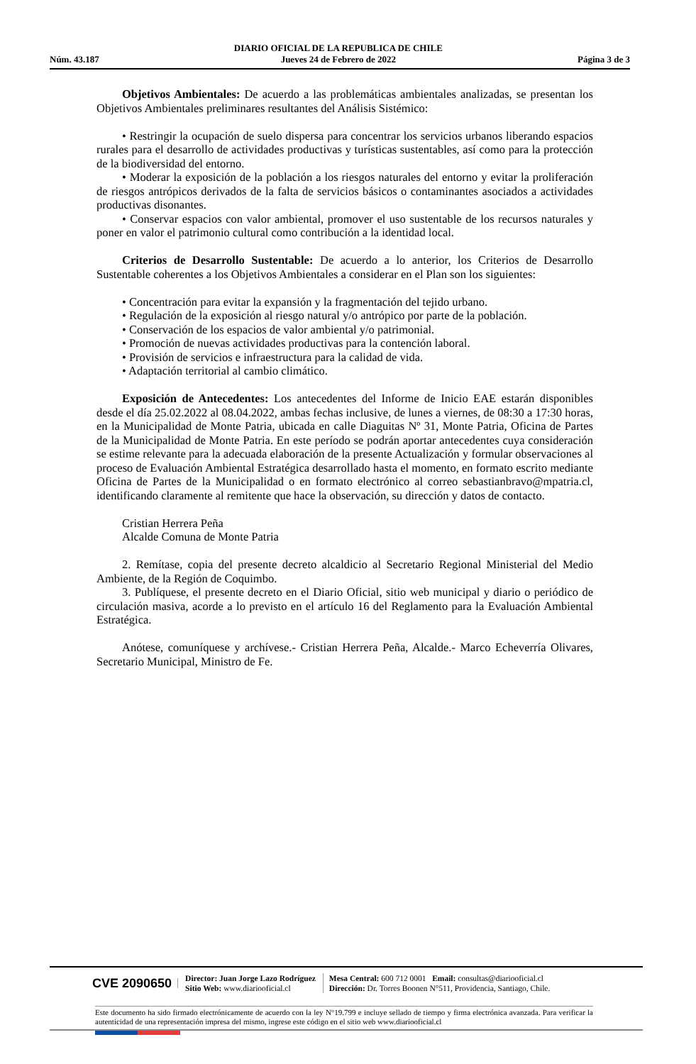Núm. 43.187 DIARIO OFICIAL DE LA REPUBLICA DE CHILE
Jueves 24 de Febrero de 2022 Página 3 de 3
Objetivos Ambientales: De acuerdo a las problemáticas ambientales analizadas, se presentan los Objetivos Ambientales preliminares resultantes del Análisis Sistémico:
• Restringir la ocupación de suelo dispersa para concentrar los servicios urbanos liberando espacios rurales para el desarrollo de actividades productivas y turísticas sustentables, así como para la protección de la biodiversidad del entorno.
• Moderar la exposición de la población a los riesgos naturales del entorno y evitar la proliferación de riesgos antrópicos derivados de la falta de servicios básicos o contaminantes asociados a actividades productivas disonantes.
• Conservar espacios con valor ambiental, promover el uso sustentable de los recursos naturales y poner en valor el patrimonio cultural como contribución a la identidad local.
Criterios de Desarrollo Sustentable: De acuerdo a lo anterior, los Criterios de Desarrollo Sustentable coherentes a los Objetivos Ambientales a considerar en el Plan son los siguientes:
• Concentración para evitar la expansión y la fragmentación del tejido urbano.
• Regulación de la exposición al riesgo natural y/o antrópico por parte de la población.
• Conservación de los espacios de valor ambiental y/o patrimonial.
• Promoción de nuevas actividades productivas para la contención laboral.
• Provisión de servicios e infraestructura para la calidad de vida.
• Adaptación territorial al cambio climático.
Exposición de Antecedentes: Los antecedentes del Informe de Inicio EAE estarán disponibles desde el día 25.02.2022 al 08.04.2022, ambas fechas inclusive, de lunes a viernes, de 08:30 a 17:30 horas, en la Municipalidad de Monte Patria, ubicada en calle Diaguitas Nº 31, Monte Patria, Oficina de Partes de la Municipalidad de Monte Patria. En este período se podrán aportar antecedentes cuya consideración se estime relevante para la adecuada elaboración de la presente Actualización y formular observaciones al proceso de Evaluación Ambiental Estratégica desarrollado hasta el momento, en formato escrito mediante Oficina de Partes de la Municipalidad o en formato electrónico al correo sebastianbravo@mpatria.cl, identificando claramente al remitente que hace la observación, su dirección y datos de contacto.
Cristian Herrera Peña
Alcalde Comuna de Monte Patria
2. Remítase, copia del presente decreto alcaldicio al Secretario Regional Ministerial del Medio Ambiente, de la Región de Coquimbo.
3. Publíquese, el presente decreto en el Diario Oficial, sitio web municipal y diario o periódico de circulación masiva, acorde a lo previsto en el artículo 16 del Reglamento para la Evaluación Ambiental Estratégica.
Anótese, comuníquese y archívese.- Cristian Herrera Peña, Alcalde.- Marco Echeverría Olivares, Secretario Municipal, Ministro de Fe.
CVE 2090650 Director: Juan Jorge Lazo Rodríguez
Sitio Web: www.diariooficial.cl Mesa Central: 600 712 0001 Email: consultas@diariooficial.cl
Dirección: Dr. Torres Boonen N°511, Providencia, Santiago, Chile.
Este documento ha sido firmado electrónicamente de acuerdo con la ley N°19.799 e incluye sellado de tiempo y firma electrónica avanzada. Para verificar la autenticidad de una representación impresa del mismo, ingrese este código en el sitio web www.diariooficial.cl